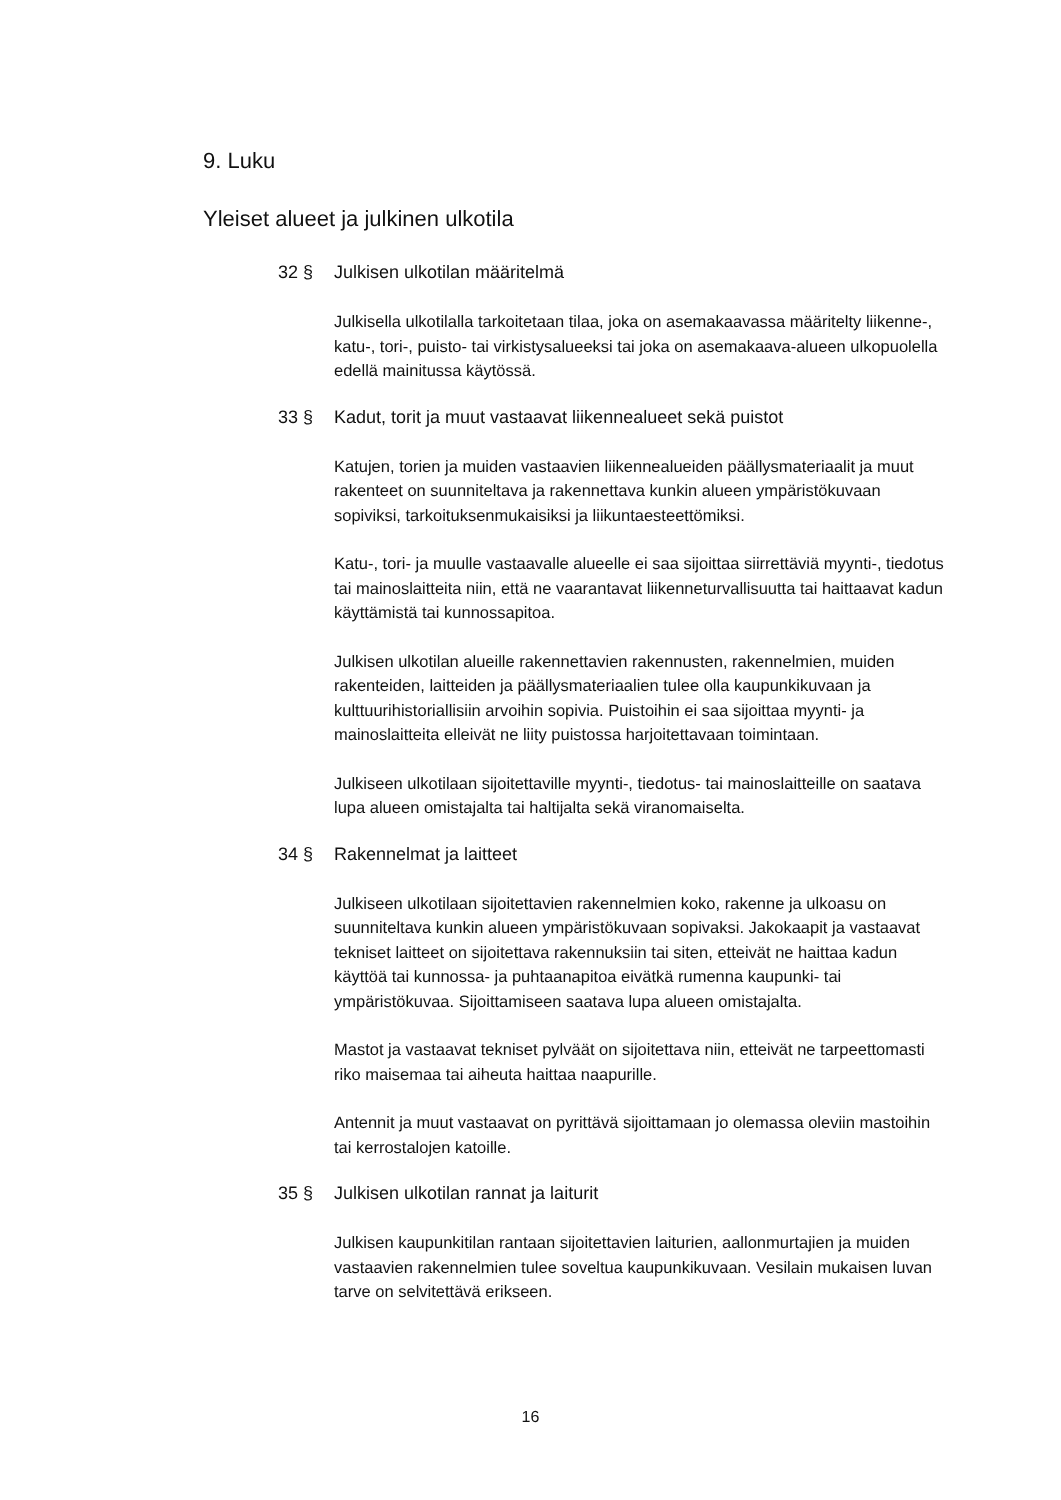9. Luku
Yleiset alueet ja julkinen ulkotila
32 § Julkisen ulkotilan määritelmä
Julkisella ulkotilalla tarkoitetaan tilaa, joka on asemakaavassa määritelty liikenne-, katu-, tori-, puisto- tai virkistysalueeksi tai joka on asemakaava-alueen ulkopuolella edellä mainitussa käytössä.
33 § Kadut, torit ja muut vastaavat liikennealueet sekä puistot
Katujen, torien ja muiden vastaavien liikennealueiden päällysmateriaalit ja muut rakenteet on suunniteltava ja rakennettava kunkin alueen ympäristökuvaan sopiviksi, tarkoituksenmukaisiksi ja liikuntaesteettömiksi.
Katu-, tori- ja muulle vastaavalle alueelle ei saa sijoittaa siirrettäviä myynti-, tiedotus tai mainoslaitteita niin, että ne vaarantavat liikenneturvallisuutta tai haittaavat kadun käyttämistä tai kunnossapitoa.
Julkisen ulkotilan alueille rakennettavien rakennusten, rakennelmien, muiden rakenteiden, laitteiden ja päällysmateriaalien tulee olla kaupunkikuvaan ja kulttuurihistoriallisiin arvoihin sopivia. Puistoihin ei saa sijoittaa myynti- ja mainoslaitteita elleivät ne liity puistossa harjoitettavaan toimintaan.
Julkiseen ulkotilaan sijoitettaville myynti-, tiedotus- tai mainoslaitteille on saatava lupa alueen omistajalta tai haltijalta sekä viranomaiselta.
34 § Rakennelmat ja laitteet
Julkiseen ulkotilaan sijoitettavien rakennelmien koko, rakenne ja ulkoasu on suunniteltava kunkin alueen ympäristökuvaan sopivaksi. Jakokaapit ja vastaavat tekniset laitteet on sijoitettava rakennuksiin tai siten, etteivät ne haittaa kadun käyttöä tai kunnossa- ja puhtaanapitoa eivätkä rumenna kaupunki- tai ympäristökuvaa. Sijoittamiseen saatava lupa alueen omistajalta.
Mastot ja vastaavat tekniset pylväät on sijoitettava niin, etteivät ne tarpeettomasti riko maisemaa tai aiheuta haittaa naapurille.
Antennit ja muut vastaavat on pyrittävä sijoittamaan jo olemassa oleviin mastoihin tai kerrostalojen katoille.
35 § Julkisen ulkotilan rannat ja laiturit
Julkisen kaupunkitilan rantaan sijoitettavien laiturien, aallonmurtajien ja muiden vastaavien rakennelmien tulee soveltua kaupunkikuvaan. Vesilain mukaisen luvan tarve on selvitettävä erikseen.
16